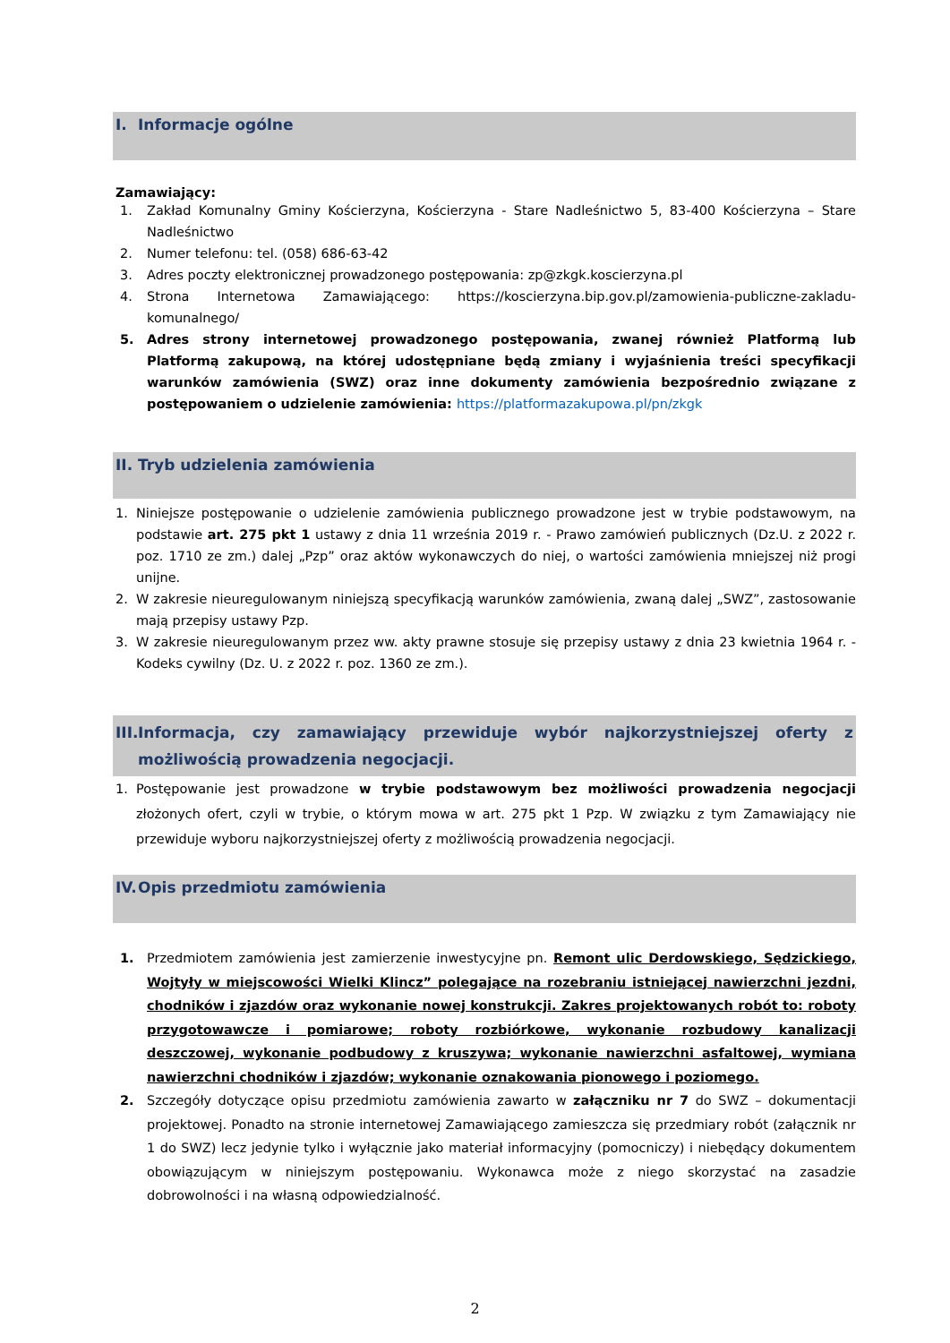I. Informacje ogólne
Zamawiający:
1. Zakład Komunalny Gminy Kościerzyna, Kościerzyna - Stare Nadleśnictwo 5, 83-400 Kościerzyna – Stare Nadleśnictwo
2. Numer telefonu: tel. (058) 686-63-42
3. Adres poczty elektronicznej prowadzonego postępowania: zp@zkgk.koscierzyna.pl
4. Strona Internetowa Zamawiającego: https://koscierzyna.bip.gov.pl/zamowienia-publiczne-zakladu-komunalnego/
5. Adres strony internetowej prowadzonego postępowania, zwanej również Platformą lub Platformą zakupową, na której udostępniane będą zmiany i wyjaśnienia treści specyfikacji warunków zamówienia (SWZ) oraz inne dokumenty zamówienia bezpośrednio związane z postępowaniem o udzielenie zamówienia: https://platformazakupowa.pl/pn/zkgk
II. Tryb udzielenia zamówienia
1. Niniejsze postępowanie o udzielenie zamówienia publicznego prowadzone jest w trybie podstawowym, na podstawie art. 275 pkt 1 ustawy z dnia 11 września 2019 r. - Prawo zamówień publicznych (Dz.U. z 2022 r. poz. 1710 ze zm.) dalej „Pzp” oraz aktów wykonawczych do niej, o wartości zamówienia mniejszej niż progi unijne.
2. W zakresie nieuregulowanym niniejszą specyfikacją warunków zamówienia, zwaną dalej „SWZ”, zastosowanie mają przepisy ustawy Pzp.
3. W zakresie nieuregulowanym przez ww. akty prawne stosuje się przepisy ustawy z dnia 23 kwietnia 1964 r. - Kodeks cywilny (Dz. U. z 2022 r. poz. 1360 ze zm.).
III.
Informacja, czy zamawiający przewiduje wybór najkorzystniejszej oferty z możliwością prowadzenia negocjacji.
1. Postępowanie jest prowadzone w trybie podstawowym bez możliwości prowadzenia negocjacji złożonych ofert, czyli w trybie, o którym mowa w art. 275 pkt 1 Pzp. W związku z tym Zamawiający nie przewiduje wyboru najkorzystniejszej oferty z możliwością prowadzenia negocjacji.
IV. Opis przedmiotu zamówienia
1. Przedmiotem zamówienia jest zamierzenie inwestycyjne pn. Remont ulic Derdowskiego, Sędzickiego, Wojtyły w miejscowości Wielki Klincz” polegające na rozebraniu istniejącej nawierzchni jezdni, chodników i zjazdów oraz wykonanie nowej konstrukcji. Zakres projektowanych robót to: roboty przygotowawcze i pomiarowe; roboty rozbiórkowe, wykonanie rozbudowy kanalizacji deszczowej, wykonanie podbudowy z kruszywa; wykonanie nawierzchni asfaltowej, wymiana nawierzchni chodników i zjazdów; wykonanie oznakowania pionowego i poziomego.
2. Szczegóły dotyczące opisu przedmiotu zamówienia zawarto w załączniku nr 7 do SWZ – dokumentacji projektowej. Ponadto na stronie internetowej Zamawiającego zamieszcza się przedmiary robót (załącznik nr 1 do SWZ) lecz jedynie tylko i wyłącznie jako materiał informacyjny (pomocniczy) i niebędący dokumentem obowiązującym w niniejszym postępowaniu. Wykonawca może z niego skorzystać na zasadzie dobrowolności i na własną odpowiedzialność.
2